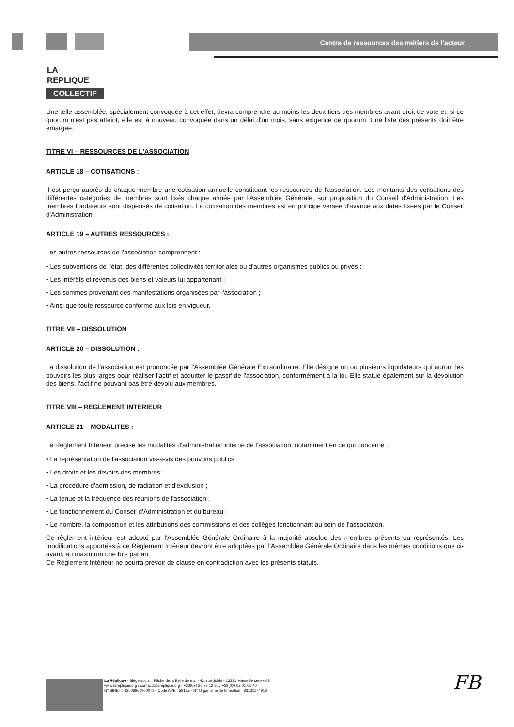LA
REPLIQUE
COLLECTIF
Centre de ressources des métiers de l'acteur
Une telle assemblée, spécialement convoquée à cet effet, devra comprendre au moins les deux tiers des membres ayant droit de vote et, si ce quorum n'est pas atteint, elle est à nouveau convoquée dans un délai d'un mois, sans exigence de quorum. Une liste des présents doit être émargée.
TITRE VI – RESSOURCES DE L'ASSOCIATION
ARTICLE 18 – COTISATIONS :
Il est perçu auprès de chaque membre une cotisation annuelle constituant les ressources de l'association. Les montants des cotisations des différentes catégories de membres sont fixés chaque année par l'Assemblée Générale, sur proposition du Conseil d'Administration. Les membres fondateurs sont dispensés de cotisation. La cotisation des membres est en principe versée d'avance aux dates fixées par le Conseil d'Administration.
ARTICLE 19 – AUTRES RESSOURCES :
Les autres ressources de l'association comprennent :
• Les subventions de l'état, des différentes collectivités territoriales ou d'autres organismes publics ou privés ;
• Les intérêts et revenus des biens et valeurs lui appartenant ;
• Les sommes provenant des manifestations organisées par l'association ;
• Ainsi que toute ressource conforme aux lois en vigueur.
TITRE VII – DISSOLUTION
ARTICLE 20 – DISSOLUTION :
La dissolution de l'association est prononcée par l'Assemblée Générale Extraordinaire. Elle désigne un ou plusieurs liquidateurs qui auront les pouvoirs les plus larges pour réaliser l'actif et acquitter le passif de l'association, conformément à la loi. Elle statue également sur la dévolution des biens, l'actif ne pouvant pas être dévolu aux membres.
TITRE VIII – REGLEMENT INTERIEUR
ARTICLE 21 – MODALITES :
Le Règlement Intérieur précise les modalités d'administration interne de l'association, notamment en ce qui concerne :
• La représentation de l'association vis-à-vis des pouvoirs publics ;
• Les droits et les devoirs des membres ;
• La procédure d'admission, de radiation et d'exclusion ;
• La tenue et la fréquence des réunions de l'association ;
• Le fonctionnement du Conseil d'Administration et du bureau ;
• Le nombre, la composition et les attributions des commissions et des collèges fonctionnant au sein de l'association.
Ce règlement intérieur est adopté par l'Assemblée Générale Ordinaire à la majorité absolue des membres présents ou représentés. Les modifications apportées à ce Règlement Intérieur devront être adoptées par l'Assemblée Générale Ordinaire dans les mêmes conditions que ci-avant, au maximum une fois par an.
Ce Règlement Intérieur ne pourra prévoir de clause en contradiction avec les présents statuts.
La Réplique - Siège social : Friche de la Belle de mai - 41, rue Jobin - 13331 Marseille cedex 03
www.lareplique.org / contact@lareplique.org - +33(0)4 26 78 12 80 / +33(0)6 62 01 61 40
N° SIRET : 32506860900073 - Code APE : 5912Z - N° Organisme de formation : 93131174913
FB